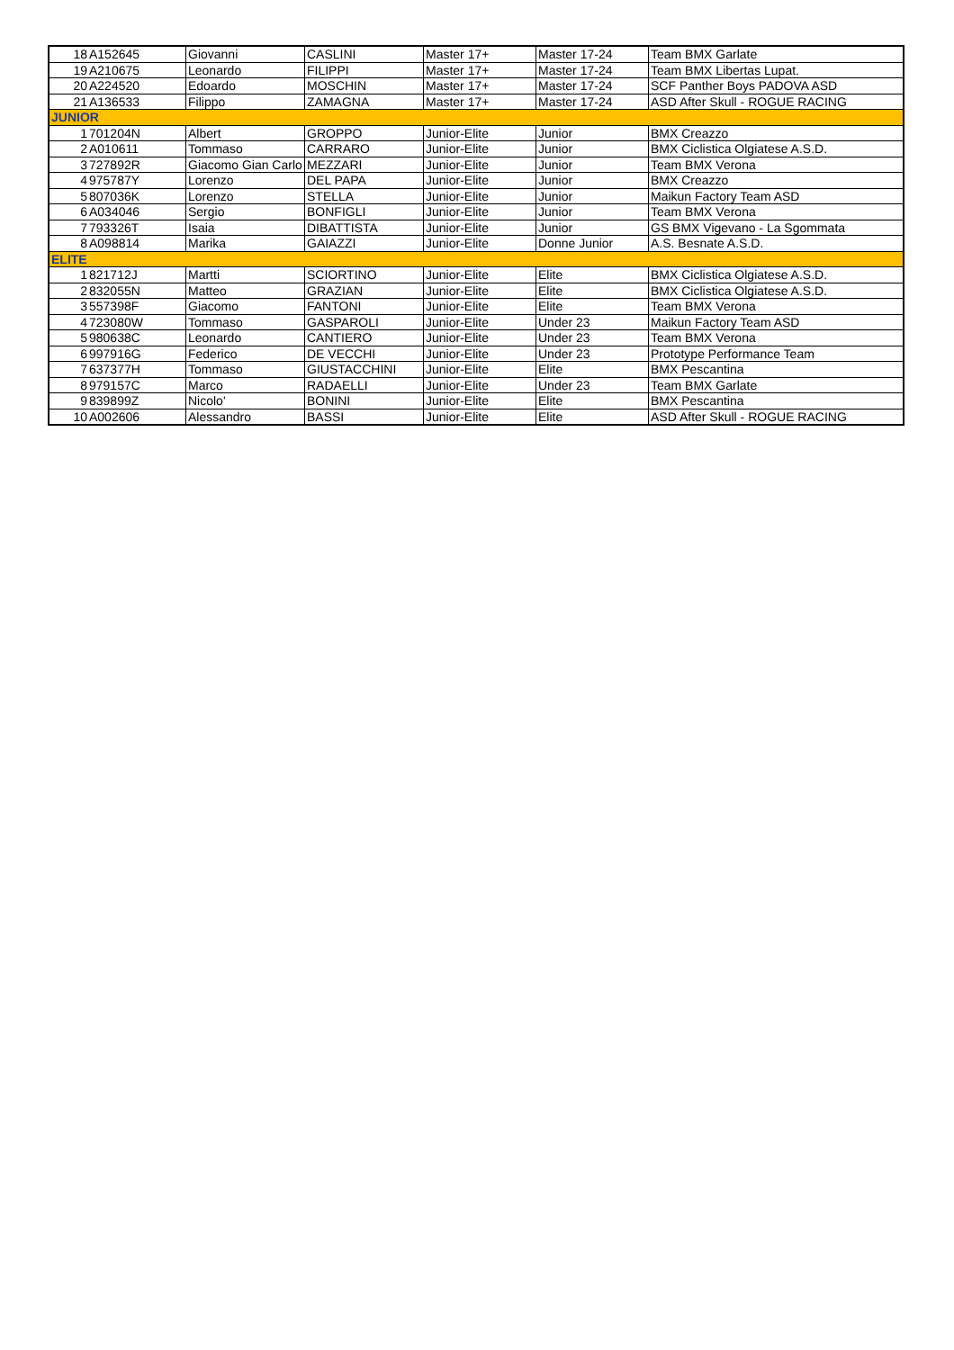| 18 | A152645 | Giovanni | CASLINI | Master 17+ | Master 17-24 | Team BMX Garlate |
| 19 | A210675 | Leonardo | FILIPPI | Master 17+ | Master 17-24 | Team BMX Libertas Lupat. |
| 20 | A224520 | Edoardo | MOSCHIN | Master 17+ | Master 17-24 | SCF Panther Boys PADOVA ASD |
| 21 | A136533 | Filippo | ZAMAGNA | Master 17+ | Master 17-24 | ASD After Skull - ROGUE RACING |
| JUNIOR | | | | | | |
| 1 | 701204N | Albert | GROPPO | Junior-Elite | Junior | BMX Creazzo |
| 2 | A010611 | Tommaso | CARRARO | Junior-Elite | Junior | BMX Ciclistica Olgiatese A.S.D. |
| 3 | 727892R | Giacomo Gian Carlo | MEZZARI | Junior-Elite | Junior | Team BMX Verona |
| 4 | 975787Y | Lorenzo | DEL PAPA | Junior-Elite | Junior | BMX Creazzo |
| 5 | 807036K | Lorenzo | STELLA | Junior-Elite | Junior | Maikun Factory Team ASD |
| 6 | A034046 | Sergio | BONFIGLI | Junior-Elite | Junior | Team BMX Verona |
| 7 | 793326T | Isaia | DIBATTISTA | Junior-Elite | Junior | GS BMX Vigevano - La Sgommata |
| 8 | A098814 | Marika | GAIAZZI | Junior-Elite | Donne Junior | A.S. Besnate A.S.D. |
| ELITE | | | | | | |
| 1 | 821712J | Martti | SCIORTINO | Junior-Elite | Elite | BMX Ciclistica Olgiatese A.S.D. |
| 2 | 832055N | Matteo | GRAZIAN | Junior-Elite | Elite | BMX Ciclistica Olgiatese A.S.D. |
| 3 | 557398F | Giacomo | FANTONI | Junior-Elite | Elite | Team BMX Verona |
| 4 | 723080W | Tommaso | GASPAROLI | Junior-Elite | Under 23 | Maikun Factory Team ASD |
| 5 | 980638C | Leonardo | CANTIERO | Junior-Elite | Under 23 | Team BMX Verona |
| 6 | 997916G | Federico | DE VECCHI | Junior-Elite | Under 23 | Prototype Performance Team |
| 7 | 637377H | Tommaso | GIUSTACCHINI | Junior-Elite | Elite | BMX Pescantina |
| 8 | 979157C | Marco | RADAELLI | Junior-Elite | Under 23 | Team BMX Garlate |
| 9 | 839899Z | Nicolo' | BONINI | Junior-Elite | Elite | BMX Pescantina |
| 10 | A002606 | Alessandro | BASSI | Junior-Elite | Elite | ASD After Skull - ROGUE RACING |